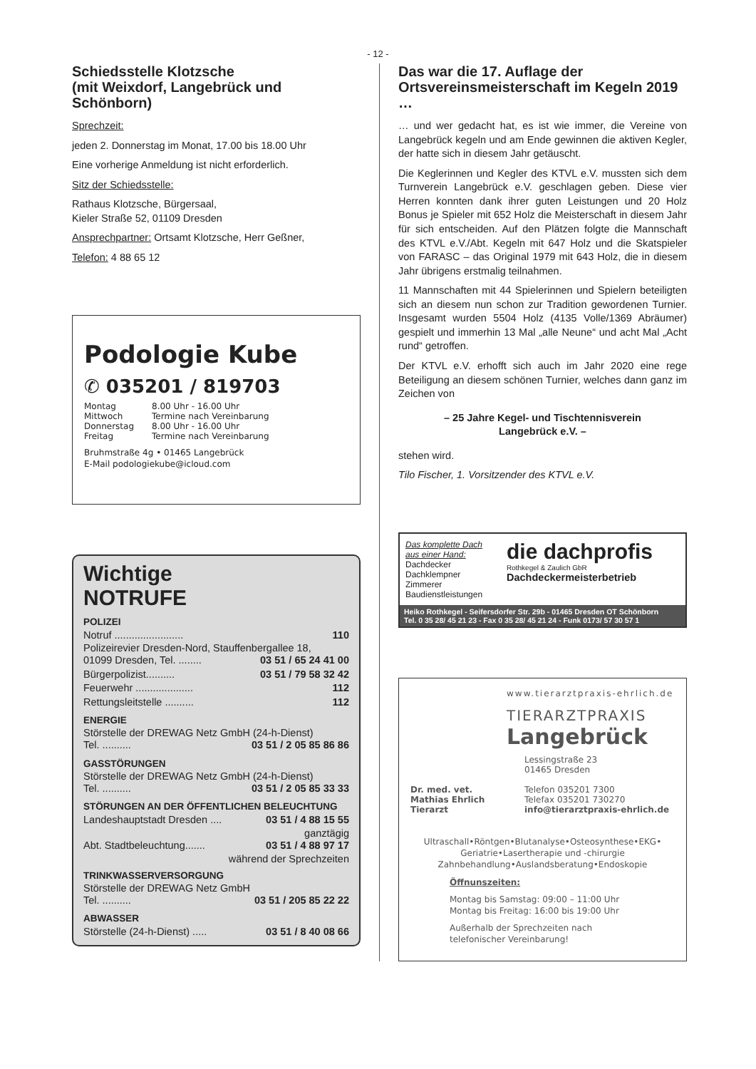- 12 -
Schiedsstelle Klotzsche
(mit Weixdorf, Langebrück und Schönborn)
Sprechzeit:
jeden 2. Donnerstag im Monat, 17.00 bis 18.00 Uhr
Eine vorherige Anmeldung ist nicht erforderlich.
Sitz der Schiedsstelle:
Rathaus Klotzsche, Bürgersaal,
Kieler Straße 52, 01109 Dresden
Ansprechpartner: Ortsamt Klotzsche, Herr Geßner,
Telefon: 4 88 65 12
Podologie Kube
✆ 035201 / 819703
Montag 8.00 Uhr - 16.00 Uhr Mittwoch Termine nach Vereinbarung Donnerstag 8.00 Uhr - 16.00 Uhr Freitag Termine nach Vereinbarung
Bruhmstraße 4g • 01465 Langebrück
E-Mail podologiekube@icloud.com
Wichtige
NOTRUFE
POLIZEI
Notruf ........................ 110
Polizeirevier Dresden-Nord, Stauffenbergallee 18,
01099 Dresden, Tel. ........ 03 51 / 65 24 41 00
Bürgerpolizist.......... 03 51 / 79 58 32 42
Feuerwehr .................... 112
Rettungsleitstelle .......... 112
ENERGIE
Störstelle der DREWAG Netz GmbH (24-h-Dienst)
Tel. .......... 03 51 / 2 05 85 86 86
GASSTÖRUNGEN
Störstelle der DREWAG Netz GmbH (24-h-Dienst)
Tel. .......... 03 51 / 2 05 85 33 33
STÖRUNGEN AN DER ÖFFENTLICHEN BELEUCHTUNG
Landeshauptstadt Dresden .... 03 51 / 4 88 15 55
ganztägig
Abt. Stadtbeleuchtung....... 03 51 / 4 88 97 17
während der Sprechzeiten
TRINKWASSERVERSORGUNG
Störstelle der DREWAG Netz GmbH
Tel. .......... 03 51 / 205 85 22 22
ABWASSER
Störstelle (24-h-Dienst) ..... 03 51 / 8 40 08 66
Das war die 17. Auflage der Ortsvereinsmeisterschaft im Kegeln 2019 …
… und wer gedacht hat, es ist wie immer, die Vereine von Langebrück kegeln und am Ende gewinnen die aktiven Kegler, der hatte sich in diesem Jahr getäuscht.
Die Keglerinnen und Kegler des KTVL e.V. mussten sich dem Turnverein Langebrück e.V. geschlagen geben. Diese vier Herren konnten dank ihrer guten Leistungen und 20 Holz Bonus je Spieler mit 652 Holz die Meisterschaft in diesem Jahr für sich entscheiden. Auf den Plätzen folgte die Mannschaft des KTVL e.V./Abt. Kegeln mit 647 Holz und die Skatspieler von FARASC – das Original 1979 mit 643 Holz, die in diesem Jahr übrigens erstmalig teilnahmen.
11 Mannschaften mit 44 Spielerinnen und Spielern beteiligten sich an diesem nun schon zur Tradition gewordenen Turnier. Insgesamt wurden 5504 Holz (4135 Volle/1369 Abräumer) gespielt und immerhin 13 Mal „alle Neune“ und acht Mal „Acht rund“ getroffen.
Der KTVL e.V. erhofft sich auch im Jahr 2020 eine rege Beteiligung an diesem schönen Turnier, welches dann ganz im Zeichen von
– 25 Jahre Kegel- und Tischtennisverein
Langebrück e.V. –
stehen wird.
Tilo Fischer, 1. Vorsitzender des KTVL e.V.
Das komplette Dach aus einer Hand:
Dachdecker
Dachklempner
Zimmerer
Baudienstleistungen
die dachprofis
Rothkegel & Zaulich GbR
Dachdeckermeisterbetrieb
Heiko Rothkegel - Seifersdorfer Str. 29b - 01465 Dresden OT Schönborn
Tel. 0 35 28/ 45 21 23 - Fax 0 35 28/ 45 21 24 - Funk 0173/ 57 30 57 1
www.tierarztpraxis-ehrlich.de
TIERARZTPRAXIS
Langebrück
Lessingstraße 23
01465 Dresden
Dr. med. vet.
Mathias Ehrlich
Tierarzt
Telefon 035201 7300
Telefax 035201 730270
info@tierarztpraxis-ehrlich.de
Ultraschall•Röntgen•Blutanalyse•Osteosynthese•EKG• Geriatrie•Lasertherapie und -chirurgie Zahnbehandlung•Auslandsberatung•Endoskopie
Öffnunszeiten:
Montag bis Samstag: 09:00 – 11:00 Uhr
Montag bis Freitag: 16:00 bis 19:00 Uhr
Außerhalb der Sprechzeiten nach
telefonischer Vereinbarung!